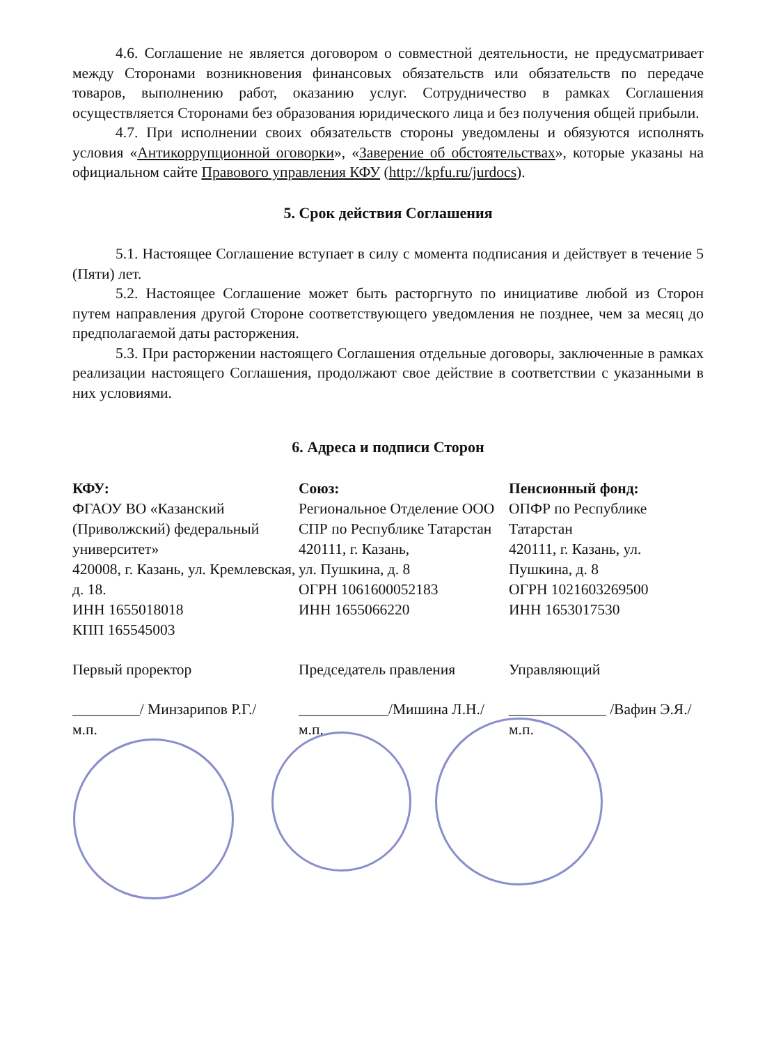4.6. Соглашение не является договором о совместной деятельности, не предусматривает между Сторонами возникновения финансовых обязательств или обязательств по передаче товаров, выполнению работ, оказанию услуг. Сотрудничество в рамках Соглашения осуществляется Сторонами без образования юридического лица и без получения общей прибыли.
4.7. При исполнении своих обязательств стороны уведомлены и обязуются исполнять условия «Антикоррупционной оговорки», «Заверение об обстоятельствах», которые указаны на официальном сайте Правового управления КФУ (http://kpfu.ru/jurdocs).
5. Срок действия Соглашения
5.1. Настоящее Соглашение вступает в силу с момента подписания и действует в течение 5 (Пяти) лет.
5.2. Настоящее Соглашение может быть расторгнуто по инициативе любой из Сторон путем направления другой Стороне соответствующего уведомления не позднее, чем за месяц до предполагаемой даты расторжения.
5.3. При расторжении настоящего Соглашения отдельные договоры, заключенные в рамках реализации настоящего Соглашения, продолжают свое действие в соответствии с указанными в них условиями.
6. Адреса и подписи Сторон
КФУ:
ФГАОУ ВО «Казанский (Приволжский) федеральный университет»
420008, г. Казань, ул. Кремлевская, д. 18.
ИНН 1655018018
КПП 165545003
Первый проректор
_________/ Минзарипов Р.Г./
м.п.
Союз:
Региональное Отделение ООО СПР по Республике Татарстан
420111, г. Казань,
ул. Пушкина, д. 8
ОГРН 1061600052183
ИНН 1655066220
Председатель правления
____________/Мишина Л.Н./
м.п.
Пенсионный фонд:
ОПФР по Республике Татарстан
420111, г. Казань, ул. Пушкина, д. 8
ОГРН 1021603269500
ИНН 1653017530
Управляющий
_____________ /Вафин Э.Я./
м.п.